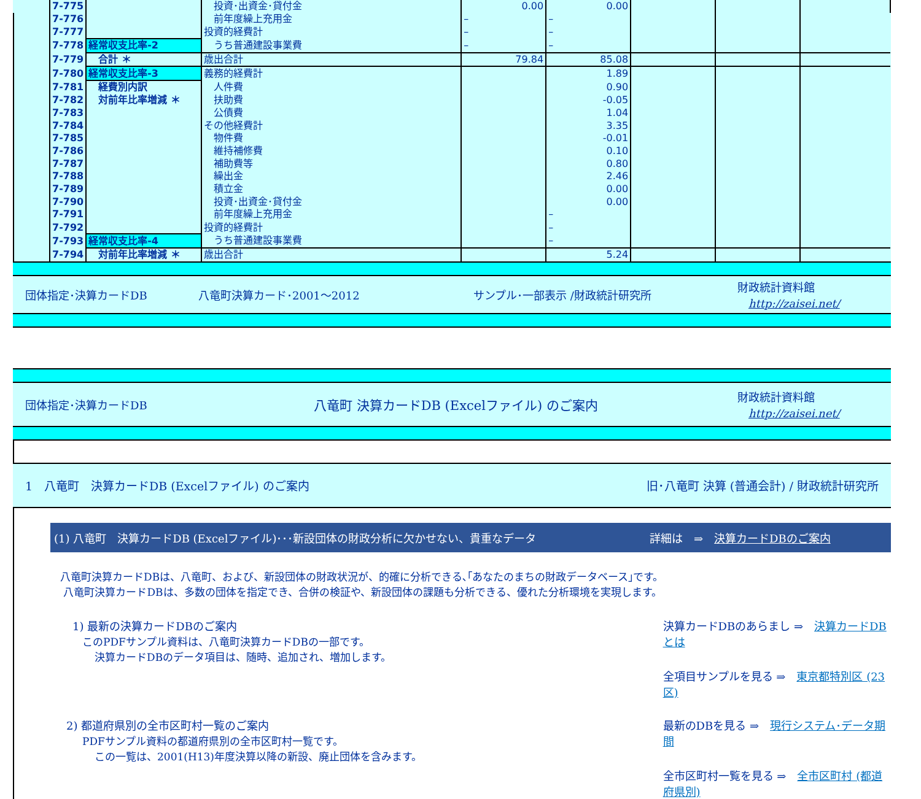| | 7-775 | | 投資･出資金･貸付金 | 0.00 | 0.00 | | | |
| | 7-776 | | 前年度繰上充用金 | – | – | | | |
| | 7-777 | | 投資的経費計 | – | – | | | |
| | 7-778 | 経常収支比率-2 | うち普通建設事業費 | – | – | | | |
| | 7-779 | 合計 ＊ | 歳出合計 | 79.84 | 85.08 | | | |
| | 7-780 | 経常収支比率-3 | 義務的経費計 | | 1.89 | | | |
| | 7-781 | 経費別内訳 | 人件費 | | 0.90 | | | |
| | 7-782 | 対前年比率増減 ＊ | 扶助費 | | -0.05 | | | |
| | 7-783 | | 公債費 | | 1.04 | | | |
| | 7-784 | | その他経費計 | | 3.35 | | | |
| | 7-785 | | 物件費 | | -0.01 | | | |
| | 7-786 | | 維持補修費 | | 0.10 | | | |
| | 7-787 | | 補助費等 | | 0.80 | | | |
| | 7-788 | | 繰出金 | | 2.46 | | | |
| | 7-789 | | 積立金 | | 0.00 | | | |
| | 7-790 | | 投資･出資金･貸付金 | | 0.00 | | | |
| | 7-791 | | 前年度繰上充用金 | | – | | | |
| | 7-792 | | 投資的経費計 | | – | | | |
| | 7-793 | 経常収支比率-4 | うち普通建設事業費 | | – | | | |
| | 7-794 | 対前年比率増減 ＊ | 歳出合計 | | 5.24 | | | |
団体指定･決算カードDB 八竜町決算カード･2001～2012 サンプル･一部表示 /財政統計研究所 財政統計資料館
　http://zaisei.net/
団体指定･決算カードDB 八竜町 決算カードDB (Excelファイル) のご案内 財政統計資料館
　http://zaisei.net/
1　八竜町　決算カードDB (Excelファイル) のご案内 旧･八竜町 決算 (普通会計) / 財政統計研究所
(1) 八竜町　決算カードDB (Excelファイル)･･･新設団体の財政分析に欠かせない、貴重なデータ 詳細は　⇒　決算カードDBのご案内
八竜町決算カードDBは、八竜町、および、新設団体の財政状況が、的確に分析できる､｢あなたのまちの財政データベース｣です。
八竜町決算カードDBは、多数の団体を指定でき、合併の検証や、新設団体の課題も分析できる、優れた分析環境を実現します。
1) 最新の決算カードDBのご案内
このPDFサンプル資料は、八竜町決算カードDBの一部です。
決算カードDBのデータ項目は、随時、追加され、増加します。
決算カードDBのあらまし ⇒　決算カードDBとは
全項目サンプルを見る ⇒　東京都特別区 (23区)
2) 都道府県別の全市区町村一覧のご案内
PDFサンプル資料の都道府県別の全市区町村一覧です。
この一覧は、2001(H13)年度決算以降の新設、廃止団体を含みます。
最新のDBを見る ⇒　現行システム･データ期間
全市区町村一覧を見る ⇒　全市区町村 (都道府県別)